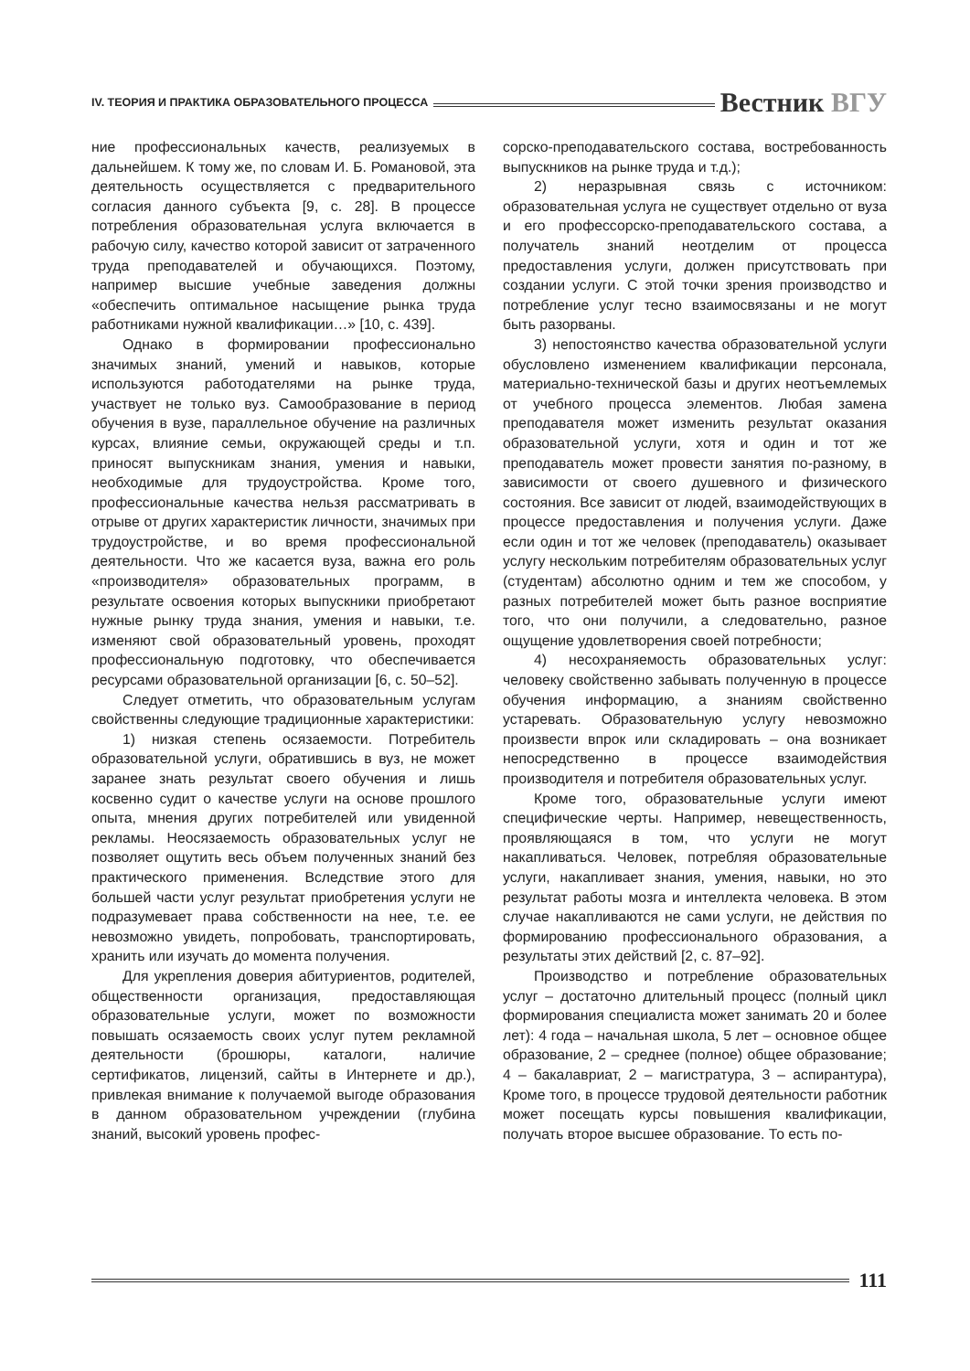IV. ТЕОРИЯ И ПРАКТИКА ОБРАЗОВАТЕЛЬНОГО ПРОЦЕССА
Вестник ВГУ
ние профессиональных качеств, реализуемых в дальнейшем. К тому же, по словам И. Б. Романовой, эта деятельность осуществляется с предварительного согласия данного субъекта [9, с. 28]. В процессе потребления образовательная услуга включается в рабочую силу, качество которой зависит от затраченного труда преподавателей и обучающихся. Поэтому, например высшие учебные заведения должны «обеспечить оптимальное насыщение рынка труда работниками нужной квалификации…» [10, с. 439].
Однако в формировании профессионально значимых знаний, умений и навыков, которые используются работодателями на рынке труда, участвует не только вуз. Самообразование в период обучения в вузе, параллельное обучение на различных курсах, влияние семьи, окружающей среды и т.п. приносят выпускникам знания, умения и навыки, необходимые для трудоустройства. Кроме того, профессиональные качества нельзя рассматривать в отрыве от других характеристик личности, значимых при трудоустройстве, и во время профессиональной деятельности. Что же касается вуза, важна его роль «производителя» образовательных программ, в результате освоения которых выпускники приобретают нужные рынку труда знания, умения и навыки, т.е. изменяют свой образовательный уровень, проходят профессиональную подготовку, что обеспечивается ресурсами образовательной организации [6, с. 50–52].
Следует отметить, что образовательным услугам свойственны следующие традиционные характеристики:
1) низкая степень осязаемости. Потребитель образовательной услуги, обратившись в вуз, не может заранее знать результат своего обучения и лишь косвенно судит о качестве услуги на основе прошлого опыта, мнения других потребителей или увиденной рекламы. Неосязаемость образовательных услуг не позволяет ощутить весь объем полученных знаний без практического применения. Вследствие этого для большей части услуг результат приобретения услуги не подразумевает права собственности на нее, т.е. ее невозможно увидеть, попробовать, транспортировать, хранить или изучать до момента получения.
Для укрепления доверия абитуриентов, родителей, общественности организация, предоставляющая образовательные услуги, может по возможности повышать осязаемость своих услуг путем рекламной деятельности (брошюры, каталоги, наличие сертификатов, лицензий, сайты в Интернете и др.), привлекая внимание к получаемой выгоде образования в данном образовательном учреждении (глубина знаний, высокий уровень профес-
сорско-преподавательского состава, востребованность выпускников на рынке труда и т.д.);
2) неразрывная связь с источником: образовательная услуга не существует отдельно от вуза и его профессорско-преподавательского состава, а получатель знаний неотделим от процесса предоставления услуги, должен присутствовать при создании услуги. С этой точки зрения производство и потребление услуг тесно взаимосвязаны и не могут быть разорваны.
3) непостоянство качества образовательной услуги обусловлено изменением квалификации персонала, материально-технической базы и других неотъемлемых от учебного процесса элементов. Любая замена преподавателя может изменить результат оказания образовательной услуги, хотя и один и тот же преподаватель может провести занятия по-разному, в зависимости от своего душевного и физического состояния. Все зависит от людей, взаимодействующих в процессе предоставления и получения услуги. Даже если один и тот же человек (преподаватель) оказывает услугу нескольким потребителям образовательных услуг (студентам) абсолютно одним и тем же способом, у разных потребителей может быть разное восприятие того, что они получили, а следовательно, разное ощущение удовлетворения своей потребности;
4) несохраняемость образовательных услуг: человеку свойственно забывать полученную в процессе обучения информацию, а знаниям свойственно устаревать. Образовательную услугу невозможно произвести впрок или складировать – она возникает непосредственно в процессе взаимодействия производителя и потребителя образовательных услуг.
Кроме того, образовательные услуги имеют специфические черты. Например, невещественность, проявляющаяся в том, что услуги не могут накапливаться. Человек, потребляя образовательные услуги, накапливает знания, умения, навыки, но это результат работы мозга и интеллекта человека. В этом случае накапливаются не сами услуги, не действия по формированию профессионального образования, а результаты этих действий [2, с. 87–92].
Производство и потребление образовательных услуг – достаточно длительный процесс (полный цикл формирования специалиста может занимать 20 и более лет): 4 года – начальная школа, 5 лет – основное общее образование, 2 – среднее (полное) общее образование; 4 – бакалавриат, 2 – магистратура, 3 – аспирантура), Кроме того, в процессе трудовой деятельности работник может посещать курсы повышения квалификации, получать второе высшее образование. То есть по-
111